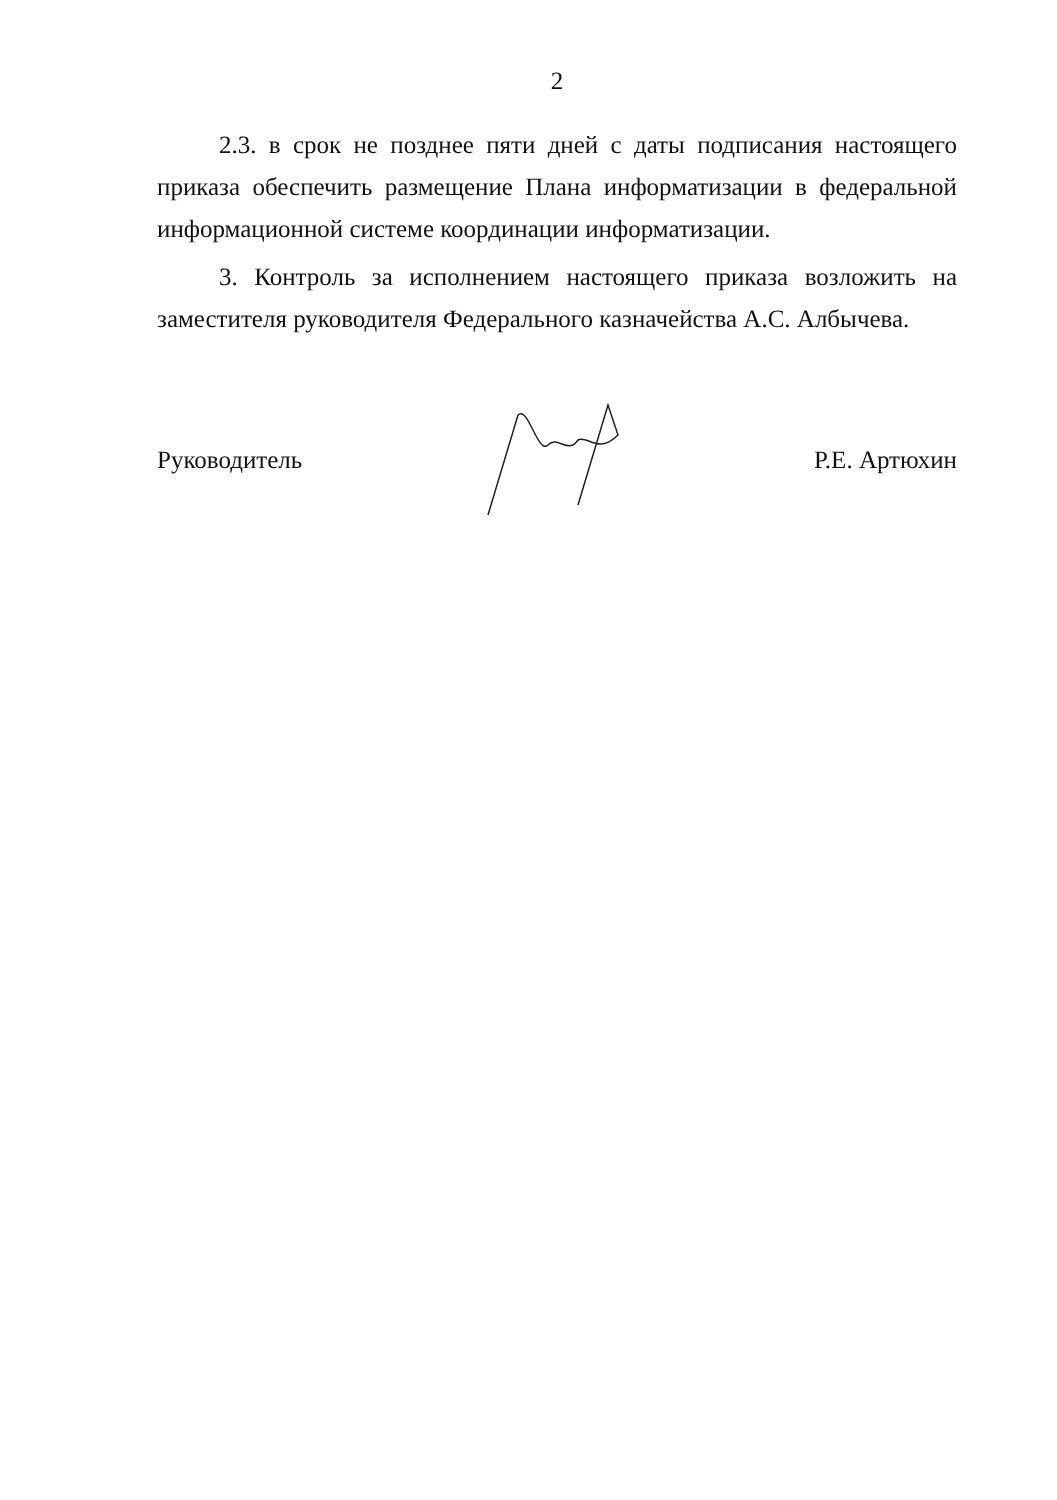2
2.3. в срок не позднее пяти дней с даты подписания настоящего приказа обеспечить размещение Плана информатизации в федеральной информационной системе координации информатизации.
3. Контроль за исполнением настоящего приказа возложить на заместителя руководителя Федерального казначейства А.С. Албычева.
Руководитель Р.Е. Артюхин